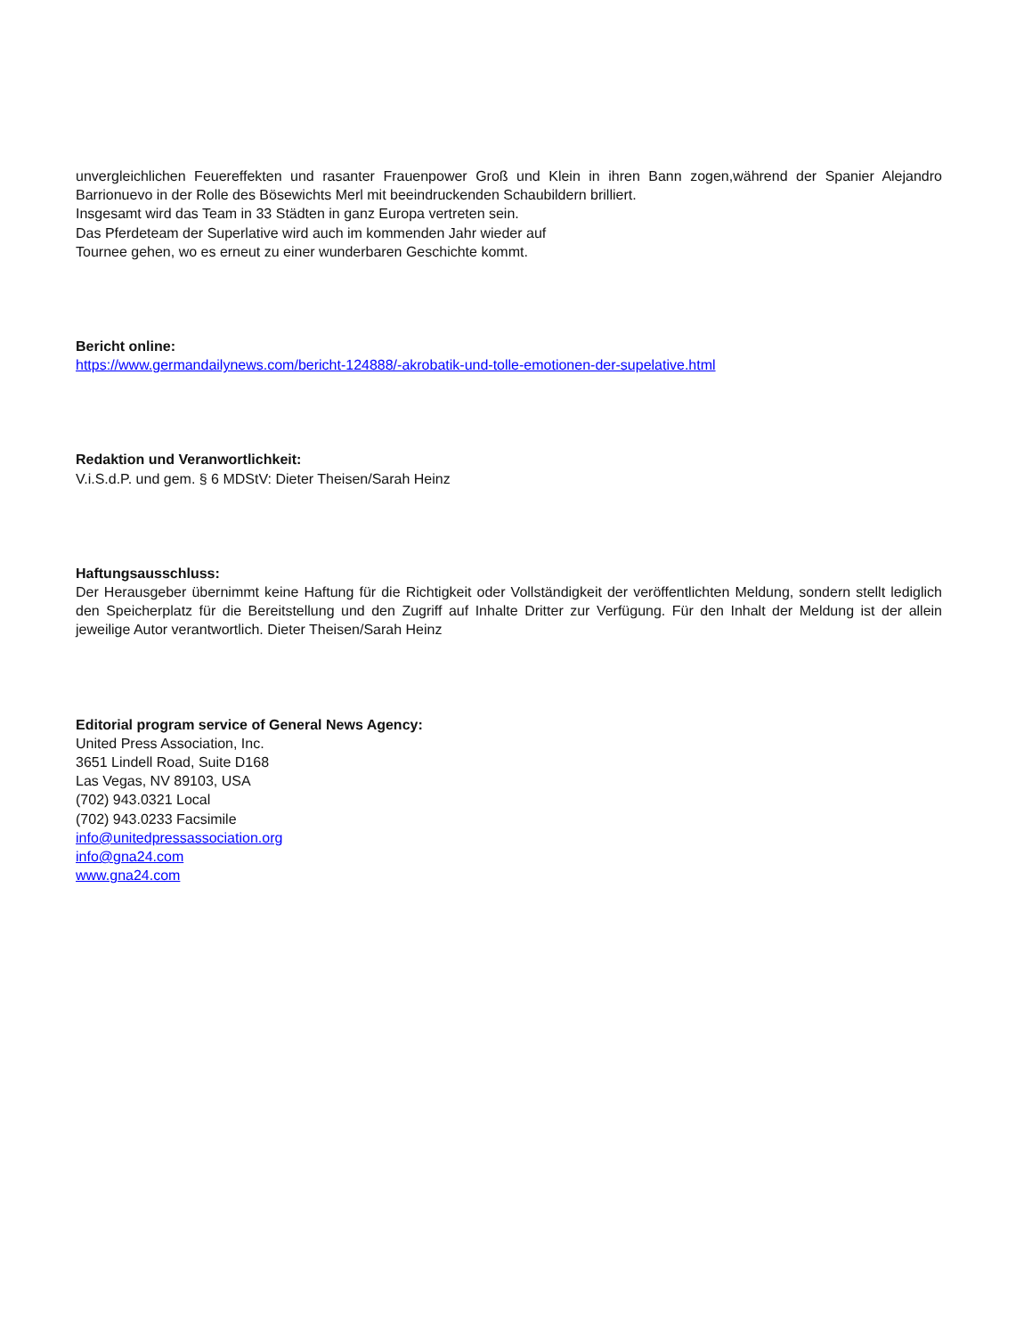unvergleichlichen Feuereffekten und rasanter Frauenpower Groß und Klein in ihren Bann zogen,während der Spanier Alejandro Barrionuevo in der Rolle des Bösewichts Merl mit beeindruckenden Schaubildern brilliert.
Insgesamt wird das Team in 33 Städten in ganz Europa vertreten sein.
Das Pferdeteam der Superlative wird auch im kommenden Jahr wieder auf
Tournee gehen, wo es erneut zu einer wunderbaren Geschichte kommt.
Bericht online:
https://www.germandailynews.com/bericht-124888/-akrobatik-und-tolle-emotionen-der-supelative.html
Redaktion und Veranwortlichkeit:
V.i.S.d.P. und gem. § 6 MDStV: Dieter Theisen/Sarah Heinz
Haftungsausschluss:
Der Herausgeber übernimmt keine Haftung für die Richtigkeit oder Vollständigkeit der veröffentlichten Meldung, sondern stellt lediglich den Speicherplatz für die Bereitstellung und den Zugriff auf Inhalte Dritter zur Verfügung. Für den Inhalt der Meldung ist der allein jeweilige Autor verantwortlich. Dieter Theisen/Sarah Heinz
Editorial program service of General News Agency:
United Press Association, Inc.
3651 Lindell Road, Suite D168
Las Vegas, NV 89103, USA
(702) 943.0321 Local
(702) 943.0233 Facsimile
info@unitedpressassociation.org
info@gna24.com
www.gna24.com